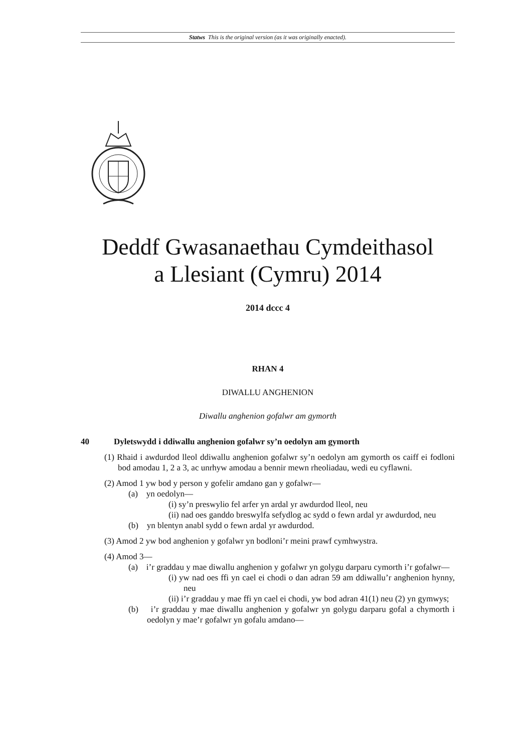Statws This is the original version (as it was originally enacted).
Deddf Gwasanaethau Cymdeithasol
a Llesiant (Cymru) 2014
2014 dccc 4
RHAN 4
DIWALLU ANGHENION
Diwallu anghenion gofalwr am gymorth
40 Dyletswydd i ddiwallu anghenion gofalwr sy’n oedolyn am gymorth
(1) Rhaid i awdurdod lleol ddiwallu anghenion gofalwr sy’n oedolyn am gymorth os caiff ei fodloni bod amodau 1, 2 a 3, ac unrhyw amodau a bennir mewn rheoliadau, wedi eu cyflawni.
(2) Amod 1 yw bod y person y gofelir amdano gan y gofalwr—
(a) yn oedolyn—
(i) sy’n preswylio fel arfer yn ardal yr awdurdod lleol, neu
(ii) nad oes ganddo breswylfa sefydlog ac sydd o fewn ardal yr awdurdod, neu
(b) yn blentyn anabl sydd o fewn ardal yr awdurdod.
(3) Amod 2 yw bod anghenion y gofalwr yn bodloni’r meini prawf cymhwystra.
(4) Amod 3—
(a) i’r graddau y mae diwallu anghenion y gofalwr yn golygu darparu cymorth i’r gofalwr—
(i) yw nad oes ffi yn cael ei chodi o dan adran 59 am ddiwallu’r anghenion hynny, neu
(ii) i’r graddau y mae ffi yn cael ei chodi, yw bod adran 41(1) neu (2) yn gymwys;
(b) i’r graddau y mae diwallu anghenion y gofalwr yn golygu darparu gofal a chymorth i oedolyn y mae’r gofalwr yn gofalu amdano—